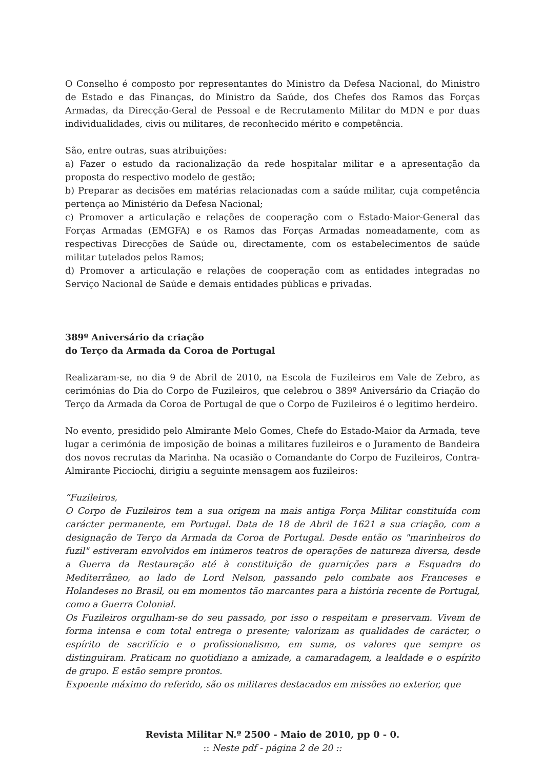O Conselho é composto por representantes do Ministro da Defesa Nacional, do Ministro de Estado e das Finanças, do Ministro da Saúde, dos Chefes dos Ramos das Forças Armadas, da Direcção-Geral de Pessoal e de Recrutamento Militar do MDN e por duas individualidades, civis ou militares, de reconhecido mérito e competência.
São, entre outras, suas atribuições:
a) Fazer o estudo da racionalização da rede hospitalar militar e a apresentação da proposta do respectivo modelo de gestão;
b) Preparar as decisões em matérias relacionadas com a saúde militar, cuja competência pertença ao Ministério da Defesa Nacional;
c) Promover a articulação e relações de cooperação com o Estado-Maior-General das Forças Armadas (EMGFA) e os Ramos das Forças Armadas nomeadamente, com as respectivas Direcções de Saúde ou, directamente, com os estabelecimentos de saúde militar tutelados pelos Ramos;
d) Promover a articulação e relações de cooperação com as entidades integradas no Serviço Nacional de Saúde e demais entidades públicas e privadas.
389º Aniversário da criação
do Terço da Armada da Coroa de Portugal
Realizaram-se, no dia 9 de Abril de 2010, na Escola de Fuzileiros em Vale de Zebro, as cerimónias do Dia do Corpo de Fuzileiros, que celebrou o 389º Aniversário da Criação do Terço da Armada da Coroa de Portugal de que o Corpo de Fuzileiros é o legitimo herdeiro.
No evento, presidido pelo Almirante Melo Gomes, Chefe do Estado-Maior da Armada, teve lugar a cerimónia de imposição de boinas a militares fuzileiros e o Juramento de Bandeira dos novos recrutas da Marinha. Na ocasião o Comandante do Corpo de Fuzileiros, Contra-Almirante Picciochi, dirigiu a seguinte mensagem aos fuzileiros:
“Fuzileiros,
O Corpo de Fuzileiros tem a sua origem na mais antiga Força Militar constituída com carácter permanente, em Portugal. Data de 18 de Abril de 1621 a sua criação, com a designação de Terço da Armada da Coroa de Portugal. Desde então os "marinheiros do fuzil" estiveram envolvidos em inúmeros teatros de operações de natureza diversa, desde a Guerra da Restauração até à constituição de guarnições para a Esquadra do Mediterrâneo, ao lado de Lord Nelson, passando pelo combate aos Franceses e Holandeses no Brasil, ou em momentos tão marcantes para a história recente de Portugal, como a Guerra Colonial.
Os Fuzileiros orgulham-se do seu passado, por isso o respeitam e preservam. Vivem de forma intensa e com total entrega o presente; valorizam as qualidades de carácter, o espírito de sacrifício e o profissionalismo, em suma, os valores que sempre os distinguiram. Praticam no quotidiano a amizade, a camaradagem, a lealdade e o espírito de grupo. E estão sempre prontos.
Expoente máximo do referido, são os militares destacados em missões no exterior, que
Revista Militar N.º 2500 - Maio de 2010, pp 0 - 0.
:: Neste pdf - página 2 de 20 ::